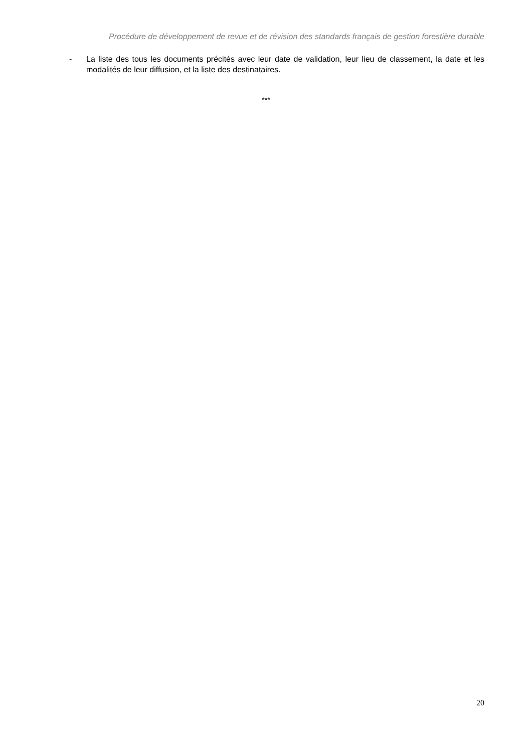Procédure de développement de revue et de révision des standards français de gestion forestière durable
- La liste des tous les documents précités avec leur date de validation, leur lieu de classement, la date et les modalités de leur diffusion, et la liste des destinataires.
***
20